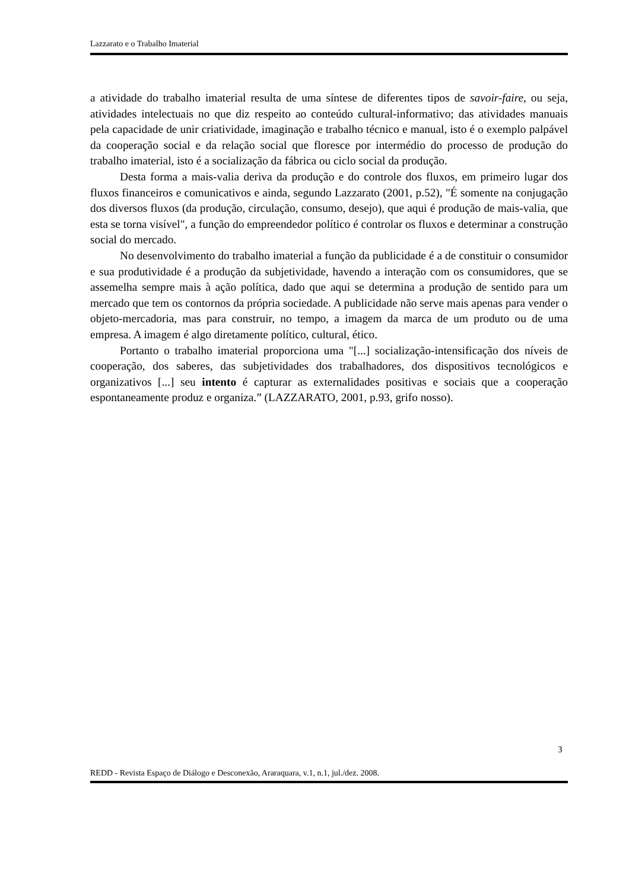Lazzarato e o Trabalho Imaterial
a atividade do trabalho imaterial resulta de uma síntese de diferentes tipos de savoir-faire, ou seja, atividades intelectuais no que diz respeito ao conteúdo cultural-informativo; das atividades manuais pela capacidade de unir criatividade, imaginação e trabalho técnico e manual, isto é o exemplo palpável da cooperação social e da relação social que floresce por intermédio do processo de produção do trabalho imaterial, isto é a socialização da fábrica ou ciclo social da produção.
Desta forma a mais-valia deriva da produção e do controle dos fluxos, em primeiro lugar dos fluxos financeiros e comunicativos e ainda, segundo Lazzarato (2001, p.52), "É somente na conjugação dos diversos fluxos (da produção, circulação, consumo, desejo), que aqui é produção de mais-valia, que esta se torna visível", a função do empreendedor político é controlar os fluxos e determinar a construção social do mercado.
No desenvolvimento do trabalho imaterial a função da publicidade é a de constituir o consumidor e sua produtividade é a produção da subjetividade, havendo a interação com os consumidores, que se assemelha sempre mais à ação política, dado que aqui se determina a produção de sentido para um mercado que tem os contornos da própria sociedade. A publicidade não serve mais apenas para vender o objeto-mercadoria, mas para construir, no tempo, a imagem da marca de um produto ou de uma empresa. A imagem é algo diretamente político, cultural, ético.
Portanto o trabalho imaterial proporciona uma "[...] socialização-intensificação dos níveis de cooperação, dos saberes, das subjetividades dos trabalhadores, dos dispositivos tecnológicos e organizativos [...] seu intento é capturar as externalidades positivas e sociais que a cooperação espontaneamente produz e organiza.” (LAZZARATO, 2001, p.93, grifo nosso).
3
REDD - Revista Espaço de Diálogo e Desconexão, Araraquara, v.1, n.1, jul./dez. 2008.